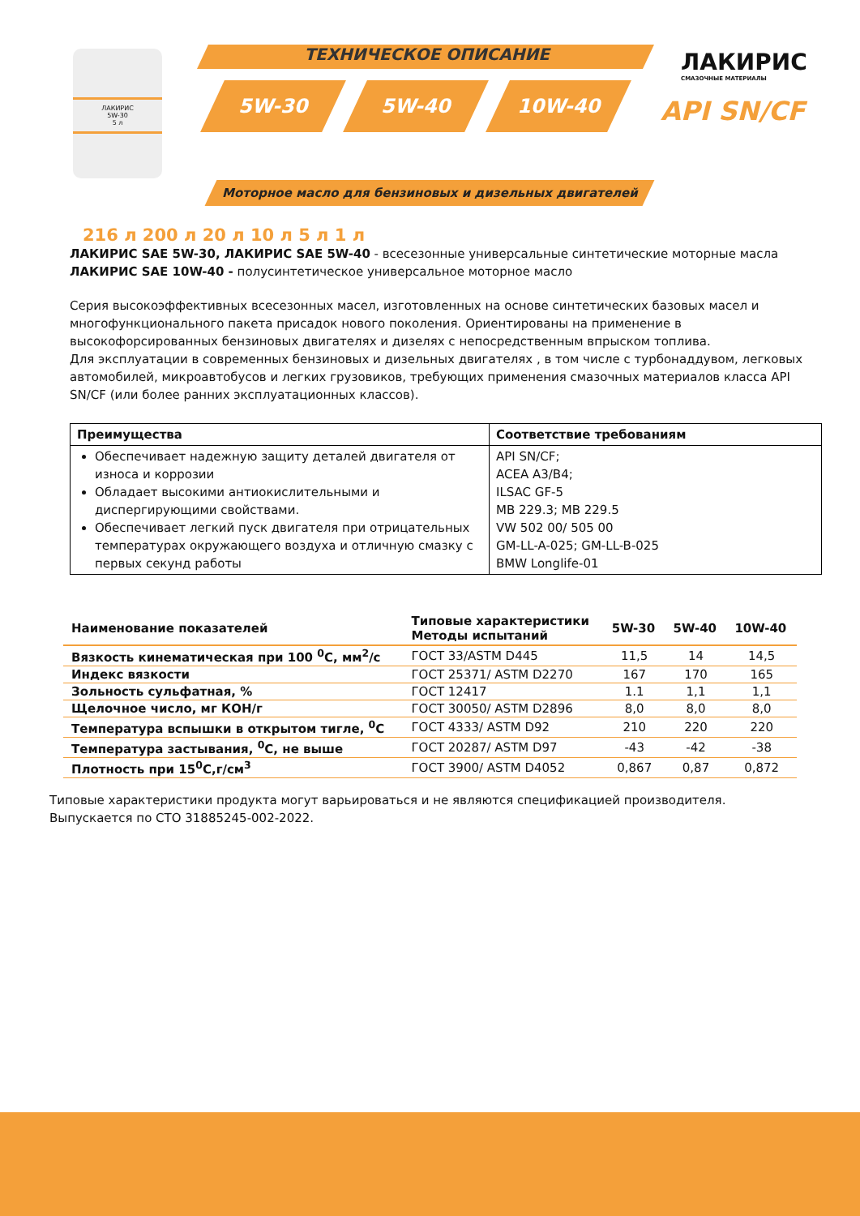ЛАКИРИС
5W-30
5 л
ТЕХНИЧЕСКОЕ ОПИСАНИЕ
5W-30 5W-40 10W-40
ЛАКИРИС
СМАЗОЧНЫЕ МАТЕРИАЛЫ
API SN/CF
Моторное масло для бензиновых и дизельных двигателей
216 л 200 л 20 л 10 л 5 л 1 л
ЛАКИРИС SAE 5W-30, ЛАКИРИС SAE 5W-40 - всесезонные универсальные синтетические моторные масла
ЛАКИРИС SAE 10W-40 - полусинтетическое универсальное моторное масло
Серия высокоэффективных всесезонных масел, изготовленных на основе синтетических базовых масел и многофункционального пакета присадок нового поколения. Ориентированы на применение в высокофорсированных бензиновых двигателях и дизелях с непосредственным впрыском топлива.
Для эксплуатации в современных бензиновых и дизельных двигателях , в том числе с турбонаддувом, легковых автомобилей, микроавтобусов и легких грузовиков, требующих применения смазочных материалов класса API SN/CF (или более ранних эксплуатационных классов).
| Преимущества | Соответствие требованиям |
| --- | --- |
| Обеспечивает надежную защиту деталей двигателя от износа и коррозии Обладает высокими антиокислительными и диспергирующими свойствами. Обеспечивает легкий пуск двигателя при отрицательных температурах окружающего воздуха и отличную смазку с первых секунд работы | API SN/CF; ACEA A3/B4; ILSAC GF-5 MB 229.3; MB 229.5 VW 502 00/ 505 00 GM-LL-A-025; GM-LL-B-025 BMW Longlife-01 |
| Наименование показателей | Типовые характеристики Методы испытаний | 5W-30 | 5W-40 | 10W-40 |
| --- | --- | --- | --- | --- |
| Вязкость кинематическая при 100 <sup>0</sup>С, мм<sup>2</sup>/с | ГОСТ 33/ASTM D445 | 11,5 | 14 | 14,5 |
| Индекс вязкости | ГОСТ 25371/ ASTM D2270 | 167 | 170 | 165 |
| Зольность сульфатная, % | ГОСТ 12417 | 1.1 | 1,1 | 1,1 |
| Щелочное число, мг КОН/г | ГОСТ 30050/ ASTM D2896 | 8,0 | 8,0 | 8,0 |
| Температура вспышки в открытом тигле, <sup>0</sup>С | ГОСТ 4333/ ASTM D92 | 210 | 220 | 220 |
| Температура застывания, <sup>0</sup>С, не выше | ГОСТ 20287/ ASTM D97 | -43 | -42 | -38 |
| Плотность при 15<sup>0</sup>С,г/см<sup>3</sup> | ГОСТ 3900/ ASTM D4052 | 0,867 | 0,87 | 0,872 |
Типовые характеристики продукта могут варьироваться и не являются спецификацией производителя.
Выпускается по СТО 31885245-002-2022.